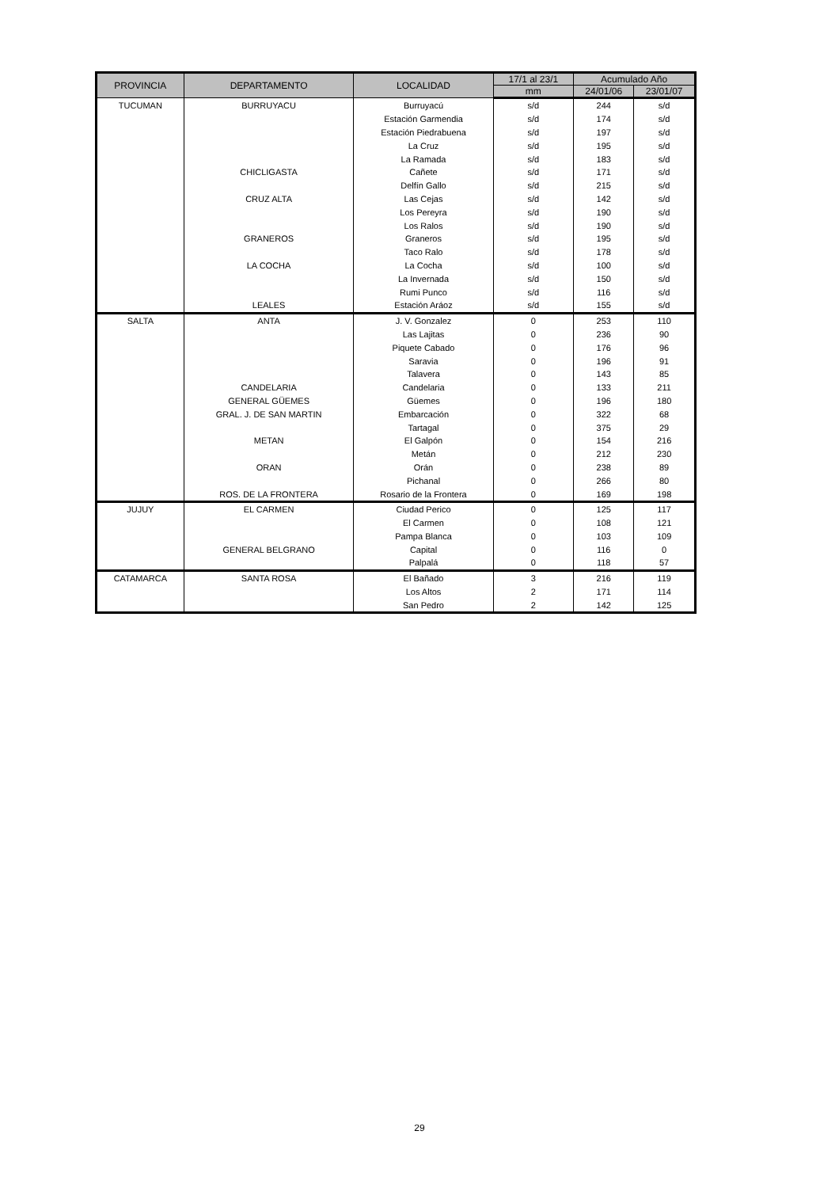| PROVINCIA | DEPARTAMENTO | LOCALIDAD | 17/1 al 23/1 | Acumulado Año | |
| --- | --- | --- | --- | --- | --- |
| | | | mm | 24/01/06 | 23/01/07 |
| TUCUMAN | BURRUYACU | Burruyacú | s/d | 244 | s/d |
| | | Estación Garmendia | s/d | 174 | s/d |
| | | Estación Piedrabuena | s/d | 197 | s/d |
| | | La Cruz | s/d | 195 | s/d |
| | | La Ramada | s/d | 183 | s/d |
| | CHICLIGASTA | Cañete | s/d | 171 | s/d |
| | | Delfín Gallo | s/d | 215 | s/d |
| | CRUZ ALTA | Las Cejas | s/d | 142 | s/d |
| | | Los Pereyra | s/d | 190 | s/d |
| | | Los Ralos | s/d | 190 | s/d |
| | GRANEROS | Graneros | s/d | 195 | s/d |
| | | Taco Ralo | s/d | 178 | s/d |
| | LA COCHA | La Cocha | s/d | 100 | s/d |
| | | La Invernada | s/d | 150 | s/d |
| | | Rumi Punco | s/d | 116 | s/d |
| | LEALES | Estación Aráoz | s/d | 155 | s/d |
| SALTA | ANTA | J. V. Gonzalez | 0 | 253 | 110 |
| | | Las Lajitas | 0 | 236 | 90 |
| | | Piquete Cabado | 0 | 176 | 96 |
| | | Saravia | 0 | 196 | 91 |
| | | Talavera | 0 | 143 | 85 |
| | CANDELARIA | Candelaria | 0 | 133 | 211 |
| | GENERAL GÜEMES | Güemes | 0 | 196 | 180 |
| | GRAL. J. DE SAN MARTIN | Embarcación | 0 | 322 | 68 |
| | | Tartagal | 0 | 375 | 29 |
| | METAN | El Galpón | 0 | 154 | 216 |
| | | Metán | 0 | 212 | 230 |
| | ORAN | Orán | 0 | 238 | 89 |
| | | Pichanal | 0 | 266 | 80 |
| | ROS. DE LA FRONTERA | Rosario de la Frontera | 0 | 169 | 198 |
| JUJUY | EL CARMEN | Ciudad Perico | 0 | 125 | 117 |
| | | El Carmen | 0 | 108 | 121 |
| | | Pampa Blanca | 0 | 103 | 109 |
| | GENERAL BELGRANO | Capital | 0 | 116 | 0 |
| | | Palpalá | 0 | 118 | 57 |
| CATAMARCA | SANTA ROSA | El Bañado | 3 | 216 | 119 |
| | | Los Altos | 2 | 171 | 114 |
| | | San Pedro | 2 | 142 | 125 |
29